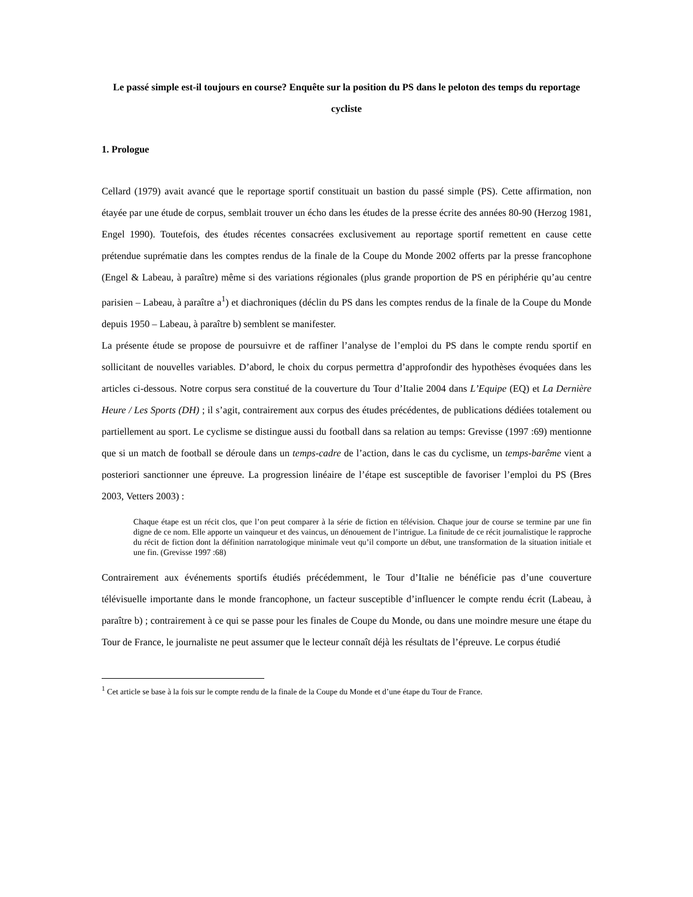Le passé simple est-il toujours en course? Enquête sur la position du PS dans le peloton des temps du reportage cycliste
1. Prologue
Cellard (1979) avait avancé que le reportage sportif constituait un bastion du passé simple (PS). Cette affirmation, non étayée par une étude de corpus, semblait trouver un écho dans les études de la presse écrite des années 80-90 (Herzog 1981, Engel 1990). Toutefois, des études récentes consacrées exclusivement au reportage sportif remettent en cause cette prétendue suprématie dans les comptes rendus de la finale de la Coupe du Monde 2002 offerts par la presse francophone (Engel & Labeau, à paraître) même si des variations régionales (plus grande proportion de PS en périphérie qu’au centre parisien – Labeau, à paraître a<sup>1</sup>) et diachroniques (déclin du PS dans les comptes rendus de la finale de la Coupe du Monde depuis 1950 – Labeau, à paraître b) semblent se manifester.
La présente étude se propose de poursuivre et de raffiner l’analyse de l’emploi du PS dans le compte rendu sportif en sollicitant de nouvelles variables. D’abord, le choix du corpus permettra d’approfondir des hypothèses évoquées dans les articles ci-dessous. Notre corpus sera constitué de la couverture du Tour d’Italie 2004 dans L’Equipe (EQ) et La Dernière Heure / Les Sports (DH) ; il s’agit, contrairement aux corpus des études précédentes, de publications dédiées totalement ou partiellement au sport. Le cyclisme se distingue aussi du football dans sa relation au temps: Grevisse (1997 :69) mentionne que si un match de football se déroule dans un temps-cadre de l’action, dans le cas du cyclisme, un temps-barême vient a posteriori sanctionner une épreuve. La progression linéaire de l’étape est susceptible de favoriser l’emploi du PS (Bres 2003, Vetters 2003) :
Chaque étape est un récit clos, que l’on peut comparer à la série de fiction en télévision. Chaque jour de course se termine par une fin digne de ce nom. Elle apporte un vainqueur et des vaincus, un dénouement de l’intrigue. La finitude de ce récit journalistique le rapproche du récit de fiction dont la définition narratologique minimale veut qu’il comporte un début, une transformation de la situation initiale et une fin. (Grevisse 1997 :68)
Contrairement aux événements sportifs étudiés précédemment, le Tour d’Italie ne bénéficie pas d’une couverture télévisuelle importante dans le monde francophone, un facteur susceptible d’influencer le compte rendu écrit (Labeau, à paraître b) ; contrairement à ce qui se passe pour les finales de Coupe du Monde, ou dans une moindre mesure une étape du Tour de France, le journaliste ne peut assumer que le lecteur connaît déjà les résultats de l’épreuve. Le corpus étudié
<sup>1</sup> Cet article se base à la fois sur le compte rendu de la finale de la Coupe du Monde et d’une étape du Tour de France.